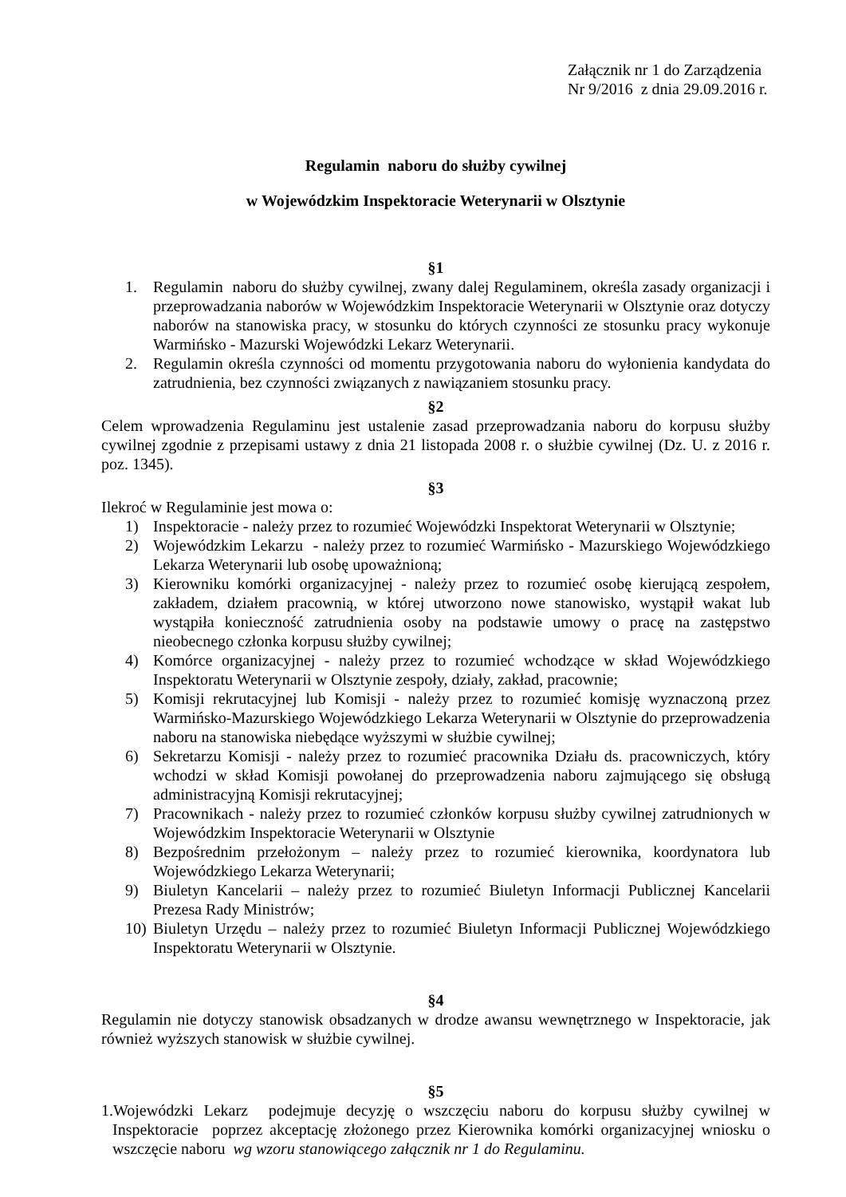Załącznik nr 1 do Zarządzenia
Nr 9/2016 z dnia 29.09.2016 r.
Regulamin naboru do służby cywilnej
w Wojewódzkim Inspektoracie Weterynarii w Olsztynie
§1
1. Regulamin naboru do służby cywilnej, zwany dalej Regulaminem, określa zasady organizacji i przeprowadzania naborów w Wojewódzkim Inspektoracie Weterynarii w Olsztynie oraz dotyczy naborów na stanowiska pracy, w stosunku do których czynności ze stosunku pracy wykonuje Warmińsko - Mazurski Wojewódzki Lekarz Weterynarii.
2. Regulamin określa czynności od momentu przygotowania naboru do wyłonienia kandydata do zatrudnienia, bez czynności związanych z nawiązaniem stosunku pracy.
§2
Celem wprowadzenia Regulaminu jest ustalenie zasad przeprowadzania naboru do korpusu służby cywilnej zgodnie z przepisami ustawy z dnia 21 listopada 2008 r. o służbie cywilnej (Dz. U. z 2016 r. poz. 1345).
§3
Ilekroć w Regulaminie jest mowa o:
1) Inspektoracie - należy przez to rozumieć Wojewódzki Inspektorat Weterynarii w Olsztynie;
2) Wojewódzkim Lekarzu - należy przez to rozumieć Warmińsko - Mazurskiego Wojewódzkiego Lekarza Weterynarii lub osobę upoważnioną;
3) Kierowniku komórki organizacyjnej - należy przez to rozumieć osobę kierującą zespołem, zakładem, działem pracownią, w której utworzono nowe stanowisko, wystąpił wakat lub wystąpiła konieczność zatrudnienia osoby na podstawie umowy o pracę na zastępstwo nieobecnego członka korpusu służby cywilnej;
4) Komórce organizacyjnej - należy przez to rozumieć wchodzące w skład Wojewódzkiego Inspektoratu Weterynarii w Olsztynie zespoły, działy, zakład, pracownie;
5) Komisji rekrutacyjnej lub Komisji - należy przez to rozumieć komisję wyznaczoną przez Warmińsko-Mazurskiego Wojewódzkiego Lekarza Weterynarii w Olsztynie do przeprowadzenia naboru na stanowiska niebędące wyższymi w służbie cywilnej;
6) Sekretarzu Komisji - należy przez to rozumieć pracownika Działu ds. pracowniczych, który wchodzi w skład Komisji powołanej do przeprowadzenia naboru zajmującego się obsługą administracyjną Komisji rekrutacyjnej;
7) Pracownikach - należy przez to rozumieć członków korpusu służby cywilnej zatrudnionych w Wojewódzkim Inspektoracie Weterynarii w Olsztynie
8) Bezpośrednim przełożonym – należy przez to rozumieć kierownika, koordynatora lub Wojewódzkiego Lekarza Weterynarii;
9) Biuletyn Kancelarii – należy przez to rozumieć Biuletyn Informacji Publicznej Kancelarii Prezesa Rady Ministrów;
10) Biuletyn Urzędu – należy przez to rozumieć Biuletyn Informacji Publicznej Wojewódzkiego Inspektoratu Weterynarii w Olsztynie.
§4
Regulamin nie dotyczy stanowisk obsadzanych w drodze awansu wewnętrznego w Inspektoracie, jak również wyższych stanowisk w służbie cywilnej.
§5
1.Wojewódzki Lekarz podejmuje decyzję o wszczęciu naboru do korpusu służby cywilnej w Inspektoracie poprzez akceptację złożonego przez Kierownika komórki organizacyjnej wniosku o wszczęcie naboru wg wzoru stanowiącego załącznik nr 1 do Regulaminu.